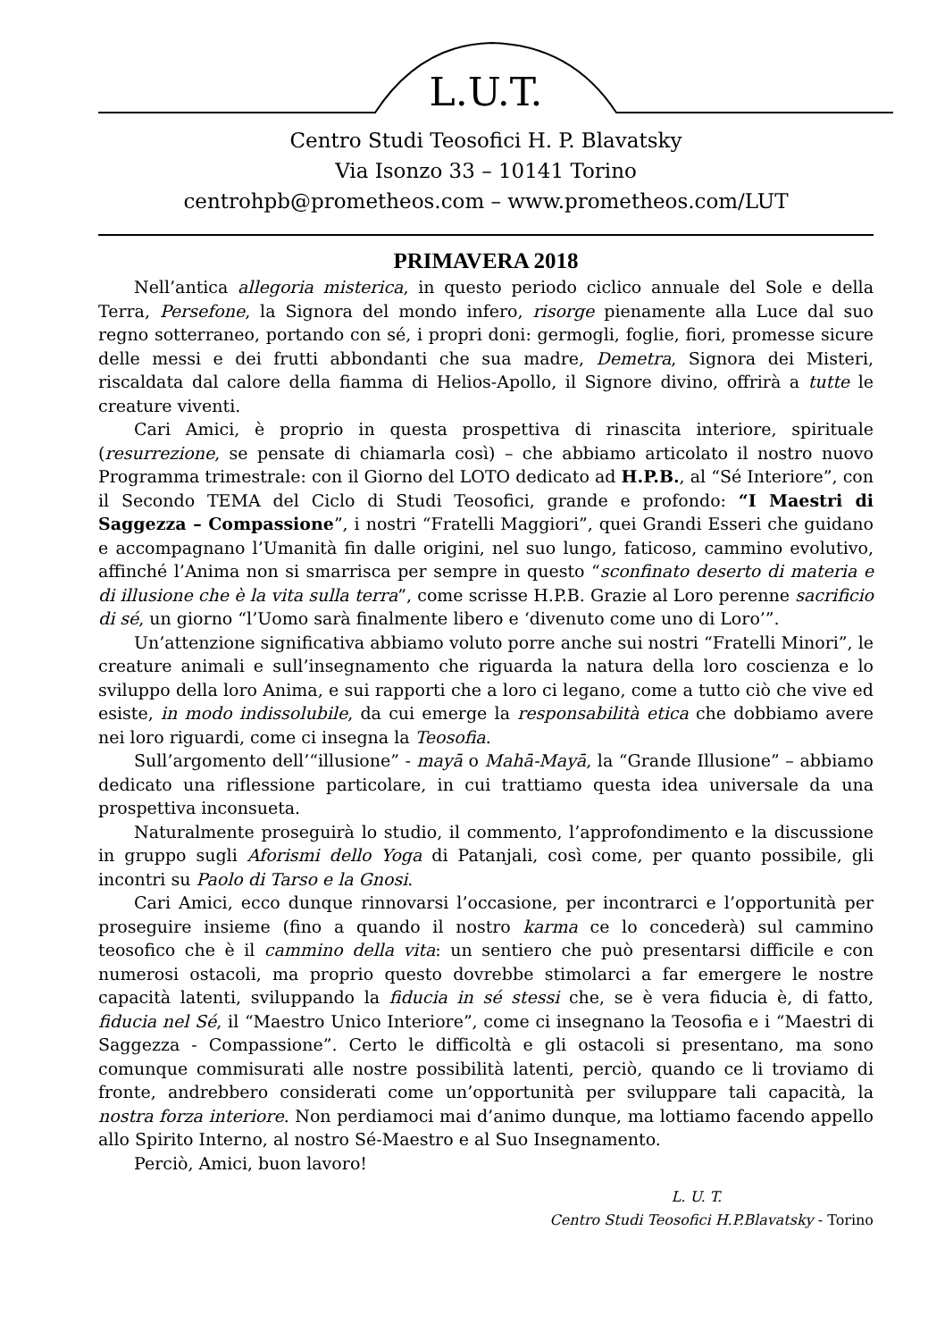L.U.T.
Centro Studi Teosofici H. P. Blavatsky
Via Isonzo 33 – 10141 Torino
centrohpb@prometheos.com – www.prometheos.com/LUT
PRIMAVERA 2018
Nell’antica allegoria misterica, in questo periodo ciclico annuale del Sole e della Terra, Persefone, la Signora del mondo infero, risorge pienamente alla Luce dal suo regno sotterraneo, portando con sé, i propri doni: germogli, foglie, fiori, promesse sicure delle messi e dei frutti abbondanti che sua madre, Demetra, Signora dei Misteri, riscaldata dal calore della fiamma di Helios-Apollo, il Signore divino, offrirà a tutte le creature viventi.
Cari Amici, è proprio in questa prospettiva di rinascita interiore, spirituale (resurrezione, se pensate di chiamarla così) – che abbiamo articolato il nostro nuovo Programma trimestrale: con il Giorno del LOTO dedicato ad H.P.B., al “Sé Interiore”, con il Secondo TEMA del Ciclo di Studi Teosofici, grande e profondo: “I Maestri di Saggezza – Compassione”, i nostri “Fratelli Maggiori”, quei Grandi Esseri che guidano e accompagnano l’Umanità fin dalle origini, nel suo lungo, faticoso, cammino evolutivo, affinché l’Anima non si smarrisca per sempre in questo “sconfinato deserto di materia e di illusione che è la vita sulla terra”, come scrisse H.P.B. Grazie al Loro perenne sacrificio di sé, un giorno “l’Uomo sarà finalmente libero e ‘divenuto come uno di Loro’”.
Un’attenzione significativa abbiamo voluto porre anche sui nostri “Fratelli Minori”, le creature animali e sull’insegnamento che riguarda la natura della loro coscienza e lo sviluppo della loro Anima, e sui rapporti che a loro ci legano, come a tutto ciò che vive ed esiste, in modo indissolubile, da cui emerge la responsabilità etica che dobbiamo avere nei loro riguardi, come ci insegna la Teosofia.
Sull’argomento dell’“illusione” - mayā o Mahā-Mayā, la “Grande Illusione” – abbiamo dedicato una riflessione particolare, in cui trattiamo questa idea universale da una prospettiva inconsueta.
Naturalmente proseguirà lo studio, il commento, l’approfondimento e la discussione in gruppo sugli Aforismi dello Yoga di Patanjali, così come, per quanto possibile, gli incontri su Paolo di Tarso e la Gnosi.
Cari Amici, ecco dunque rinnovarsi l’occasione, per incontrarci e l’opportunità per proseguire insieme (fino a quando il nostro karma ce lo concederà) sul cammino teosofico che è il cammino della vita: un sentiero che può presentarsi difficile e con numerosi ostacoli, ma proprio questo dovrebbe stimolarci a far emergere le nostre capacità latenti, sviluppando la fiducia in sé stessi che, se è vera fiducia è, di fatto, fiducia nel Sé, il “Maestro Unico Interiore”, come ci insegnano la Teosofia e i “Maestri di Saggezza - Compassione”. Certo le difficoltà e gli ostacoli si presentano, ma sono comunque commisurati alle nostre possibilità latenti, perciò, quando ce li troviamo di fronte, andrebbero considerati come un’opportunità per sviluppare tali capacità, la nostra forza interiore. Non perdiamoci mai d’animo dunque, ma lottiamo facendo appello allo Spirito Interno, al nostro Sé-Maestro e al Suo Insegnamento.
Perciò, Amici, buon lavoro!
L. U. T.
Centro Studi Teosofici H.P.Blavatsky - Torino